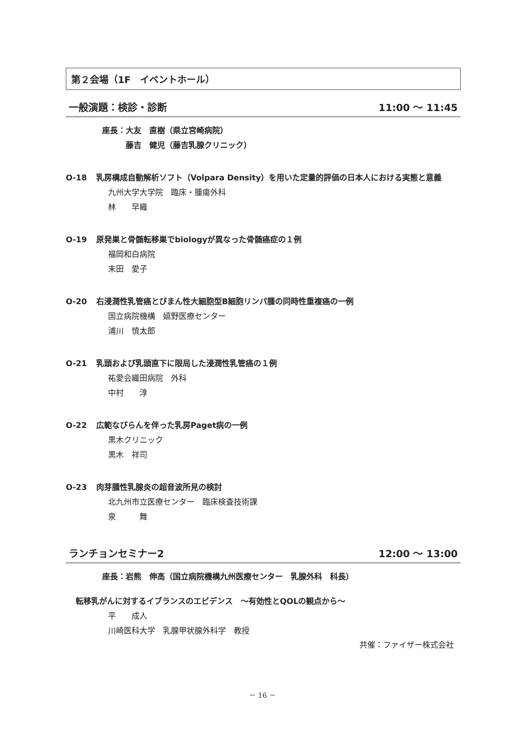第２会場（1F　イベントホール）
一般演題：検診・診断 11:00 ～ 11:45
座長：大友　直樹（県立宮崎病院）
　　　藤吉　健児（藤吉乳腺クリニック）
O-18 乳房構成自動解析ソフト（Volpara Density）を用いた定量的評価の日本人における実態と意義
九州大学大学院　臨床・腫瘍外科
林　　早織
O-19 原発巣と骨髄転移巣でbiologyが異なった骨髄癌症の１例
福岡和白病院
末田　愛子
O-20 右浸潤性乳管癌とびまん性大細胞型B細胞リンパ腫の同時性重複癌の一例
国立病院機構　嬉野医療センター
浦川　慎太郎
O-21 乳頭および乳頭直下に限局した浸潤性乳管癌の１例
祐愛会織田病院　外科
中村　　淳
O-22 広範なびらんを伴った乳房Paget病の一例
黒木クリニック
黒木　祥司
O-23 肉芽腫性乳腺炎の超音波所見の検討
北九州市立医療センター　臨床検査技術課
泉　　　舞
ランチョンセミナー2 12:00 ～ 13:00
座長：岩熊　伸高（国立病院機構九州医療センター　乳腺外科　科長）
転移乳がんに対するイブランスのエビデンス　～有効性とQOLの観点から～
平　　成人
川崎医科大学　乳腺甲状腺外科学　教授
共催：ファイザー株式会社
－ 16 －